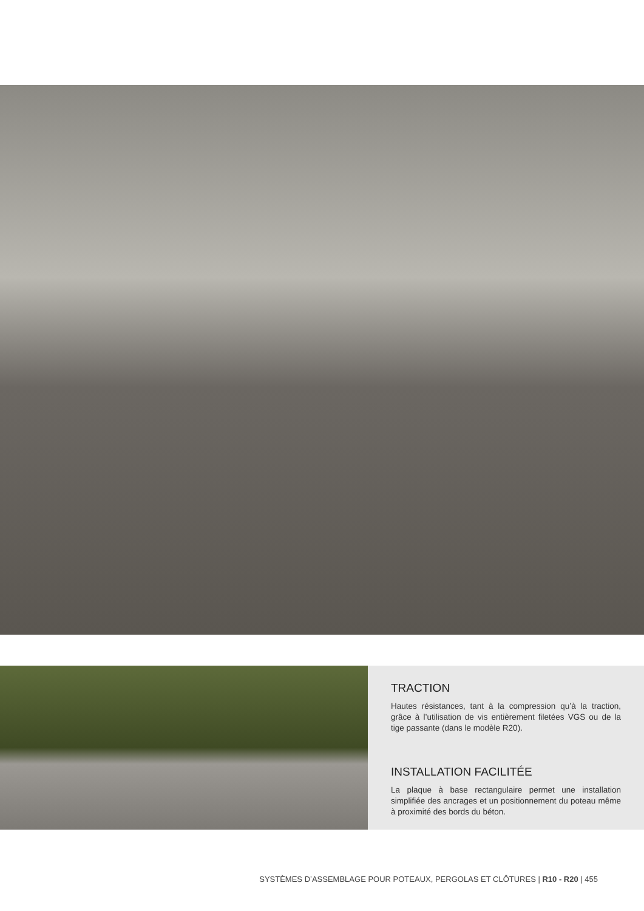TRACTION
Hautes résistances, tant à la compression qu’à la traction, grâce à l’utilisation de vis entièrement filetées VGS ou de la tige passante (dans le modèle R20).
INSTALLATION FACILITÉE
La plaque à base rectangulaire permet une installation simplifiée des ancrages et un positionnement du poteau même à proximité des bords du béton.
SYSTÈMES D’ASSEMBLAGE POUR POTEAUX, PERGOLAS ET CLÔTURES | R10 - R20 | 455